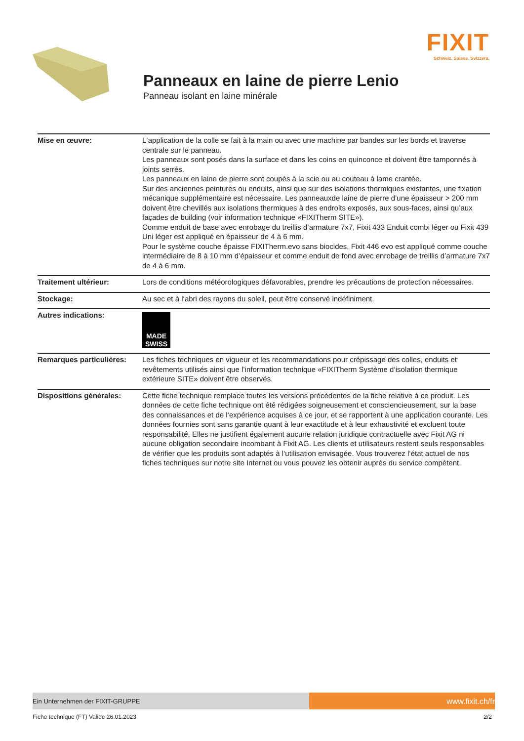FIXIT
Schweiz. Suisse. Svizzera.
Panneaux en laine de pierre Lenio
Panneau isolant en laine minérale
| Mise en œuvre: | L‘application de la colle se fait à la main ou avec une machine par bandes sur les bords et traverse centrale sur le panneau. Les panneaux sont posés dans la surface et dans les coins en quinconce et doivent être tamponnés à joints serrés. Les panneaux en laine de pierre sont coupés à la scie ou au couteau à lame crantée. Sur des anciennes peintures ou enduits, ainsi que sur des isolations thermiques existantes, une fixation mécanique supplémentaire est nécessaire. Les panneauxde laine de pierre d’une épaisseur > 200 mm doivent être chevillés aux isolations thermiques à des endroits exposés, aux sous-faces, ainsi qu’aux façades de building (voir information technique «FIXITherm SITE»). Comme enduit de base avec enrobage du treillis d’armature 7x7, Fixit 433 Enduit combi léger ou Fixit 439 Uni léger est appliqué en épaisseur de 4 à 6 mm. Pour le système couche épaisse FIXITherm.evo sans biocides, Fixit 446 evo est appliqué comme couche intermédiaire de 8 à 10 mm d’épaisseur et comme enduit de fond avec enrobage de treillis d’armature 7x7 de 4 à 6 mm. |
| Traitement ultérieur: | Lors de conditions météorologiques défavorables, prendre les précautions de protection nécessaires. |
| Stockage: | Au sec et à l‘abri des rayons du soleil, peut être conservé indéfiniment. |
| Autres indications: | MADE SWISS |
| Remarques particulières: | Les fiches techniques en vigueur et les recommandations pour crépissage des colles, enduits et revêtements utilisés ainsi que l’information technique «FIXITherm Système d‘isolation thermique extérieure SITE» doivent être observés. |
| Dispositions générales: | Cette fiche technique remplace toutes les versions précédentes de la fiche relative à ce produit. Les données de cette fiche technique ont été rédigées soigneusement et consciencieusement, sur la base des connaissances et de l‘expérience acquises à ce jour, et se rapportent à une application courante. Les données fournies sont sans garantie quant à leur exactitude et à leur exhaustivité et excluent toute responsabilité. Elles ne justifient également aucune relation juridique contractuelle avec Fixit AG ni aucune obligation secondaire incombant à Fixit AG. Les clients et utilisateurs restent seuls responsables de vérifier que les produits sont adaptés à l‘utilisation envisagée. Vous trouverez l‘état actuel de nos fiches techniques sur notre site Internet ou vous pouvez les obtenir auprès du service compétent. |
Ein Unternehmen der FIXIT-GRUPPE
www.fixit.ch/fr
Fiche technique (FT) Valide 26.01.2023 2/2